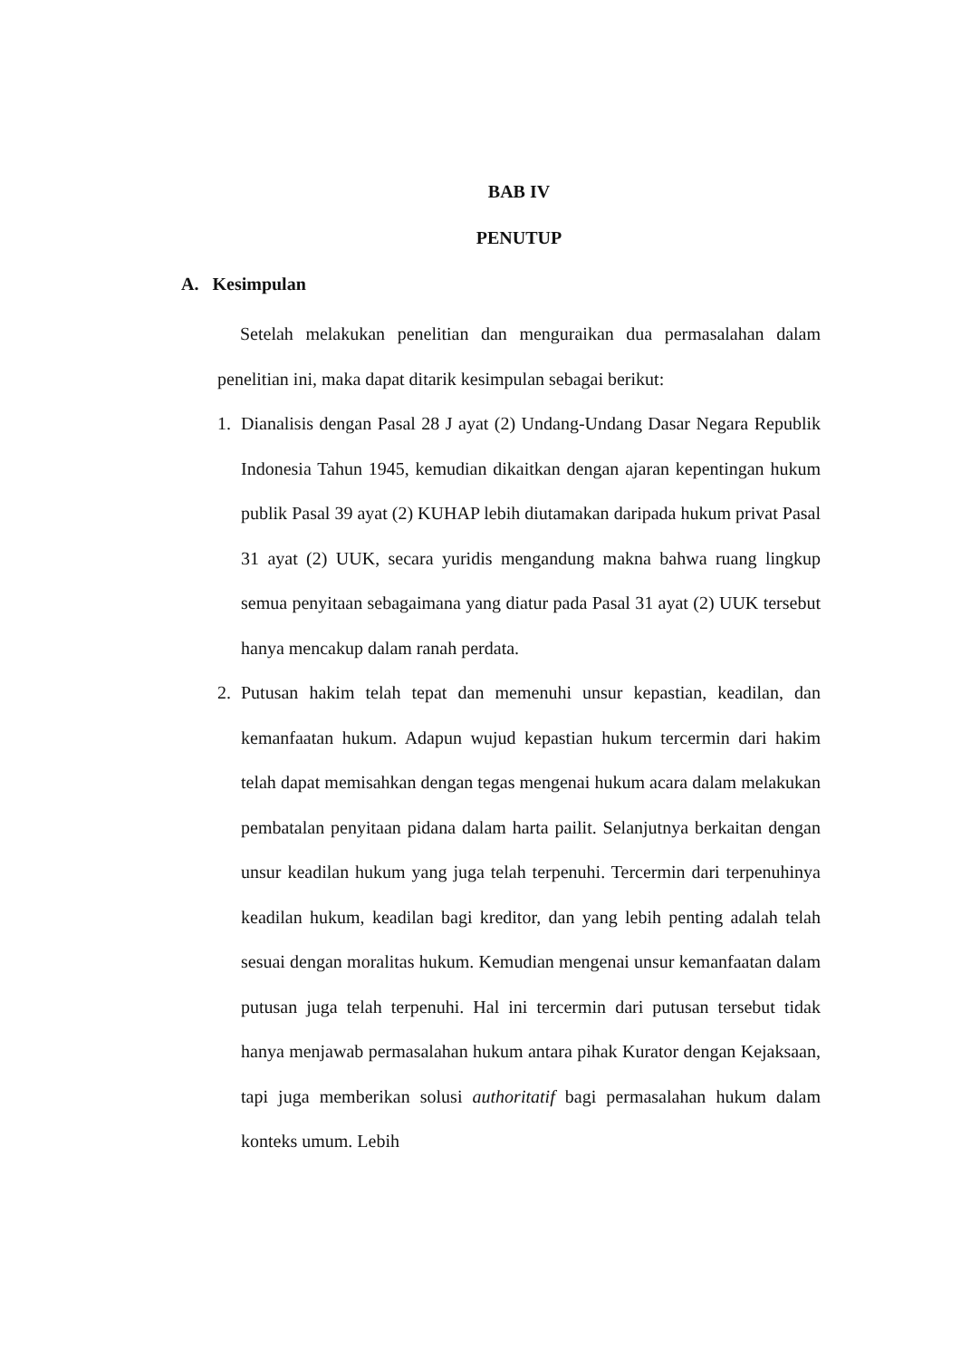BAB IV
PENUTUP
A. Kesimpulan
Setelah melakukan penelitian dan menguraikan dua permasalahan dalam penelitian ini, maka dapat ditarik kesimpulan sebagai berikut:
1. Dianalisis dengan Pasal 28 J ayat (2) Undang-Undang Dasar Negara Republik Indonesia Tahun 1945, kemudian dikaitkan dengan ajaran kepentingan hukum publik Pasal 39 ayat (2) KUHAP lebih diutamakan daripada hukum privat Pasal 31 ayat (2) UUK, secara yuridis mengandung makna bahwa ruang lingkup semua penyitaan sebagaimana yang diatur pada Pasal 31 ayat (2) UUK tersebut hanya mencakup dalam ranah perdata.
2. Putusan hakim telah tepat dan memenuhi unsur kepastian, keadilan, dan kemanfaatan hukum. Adapun wujud kepastian hukum tercermin dari hakim telah dapat memisahkan dengan tegas mengenai hukum acara dalam melakukan pembatalan penyitaan pidana dalam harta pailit. Selanjutnya berkaitan dengan unsur keadilan hukum yang juga telah terpenuhi. Tercermin dari terpenuhinya keadilan hukum, keadilan bagi kreditor, dan yang lebih penting adalah telah sesuai dengan moralitas hukum. Kemudian mengenai unsur kemanfaatan dalam putusan juga telah terpenuhi. Hal ini tercermin dari putusan tersebut tidak hanya menjawab permasalahan hukum antara pihak Kurator dengan Kejaksaan, tapi juga memberikan solusi authoritatif bagi permasalahan hukum dalam konteks umum. Lebih